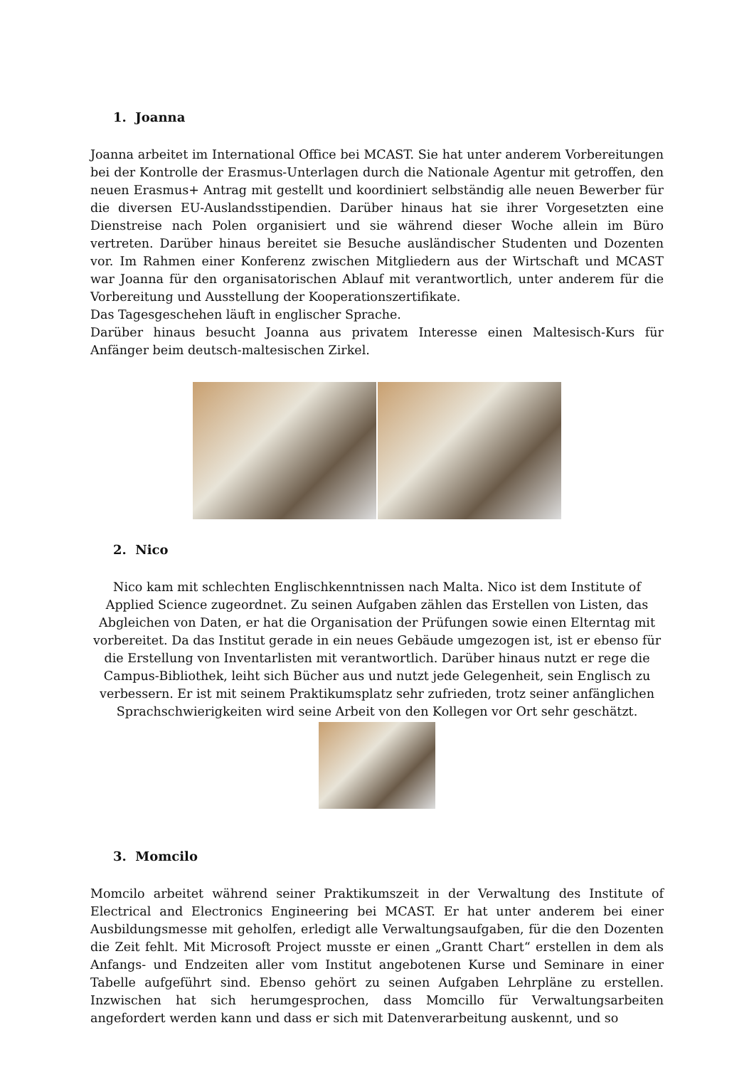1. Joanna
Joanna arbeitet im International Office bei MCAST. Sie hat unter anderem Vorbereitungen bei der Kontrolle der Erasmus-Unterlagen durch die Nationale Agentur mit getroffen, den neuen Erasmus+ Antrag mit gestellt und koordiniert selbständig alle neuen Bewerber für die diversen EU-Auslandsstipendien. Darüber hinaus hat sie ihrer Vorgesetzten eine Dienstreise nach Polen organisiert und sie während dieser Woche allein im Büro vertreten. Darüber hinaus bereitet sie Besuche ausländischer Studenten und Dozenten vor. Im Rahmen einer Konferenz zwischen Mitgliedern aus der Wirtschaft und MCAST war Joanna für den organisatorischen Ablauf mit verantwortlich, unter anderem für die Vorbereitung und Ausstellung der Kooperationszertifikate.
Das Tagesgeschehen läuft in englischer Sprache.
Darüber hinaus besucht Joanna aus privatem Interesse einen Maltesisch-Kurs für Anfänger beim deutsch-maltesischen Zirkel.
2. Nico
Nico kam mit schlechten Englischkenntnissen nach Malta. Nico ist dem Institute of Applied Science zugeordnet. Zu seinen Aufgaben zählen das Erstellen von Listen, das Abgleichen von Daten, er hat die Organisation der Prüfungen sowie einen Elterntag mit vorbereitet. Da das Institut gerade in ein neues Gebäude umgezogen ist, ist er ebenso für die Erstellung von Inventarlisten mit verantwortlich. Darüber hinaus nutzt er rege die Campus-Bibliothek, leiht sich Bücher aus und nutzt jede Gelegenheit, sein Englisch zu verbessern. Er ist mit seinem Praktikumsplatz sehr zufrieden, trotz seiner anfänglichen Sprachschwierigkeiten wird seine Arbeit von den Kollegen vor Ort sehr geschätzt.
3. Momcilo
Momcilo arbeitet während seiner Praktikumszeit in der Verwaltung des Institute of Electrical and Electronics Engineering bei MCAST. Er hat unter anderem bei einer Ausbildungsmesse mit geholfen, erledigt alle Verwaltungsaufgaben, für die den Dozenten die Zeit fehlt. Mit Microsoft Project musste er einen „Grantt Chart“ erstellen in dem als Anfangs- und Endzeiten aller vom Institut angebotenen Kurse und Seminare in einer Tabelle aufgeführt sind. Ebenso gehört zu seinen Aufgaben Lehrpläne zu erstellen. Inzwischen hat sich herumgesprochen, dass Momcillo für Verwaltungsarbeiten angefordert werden kann und dass er sich mit Datenverarbeitung auskennt, und so